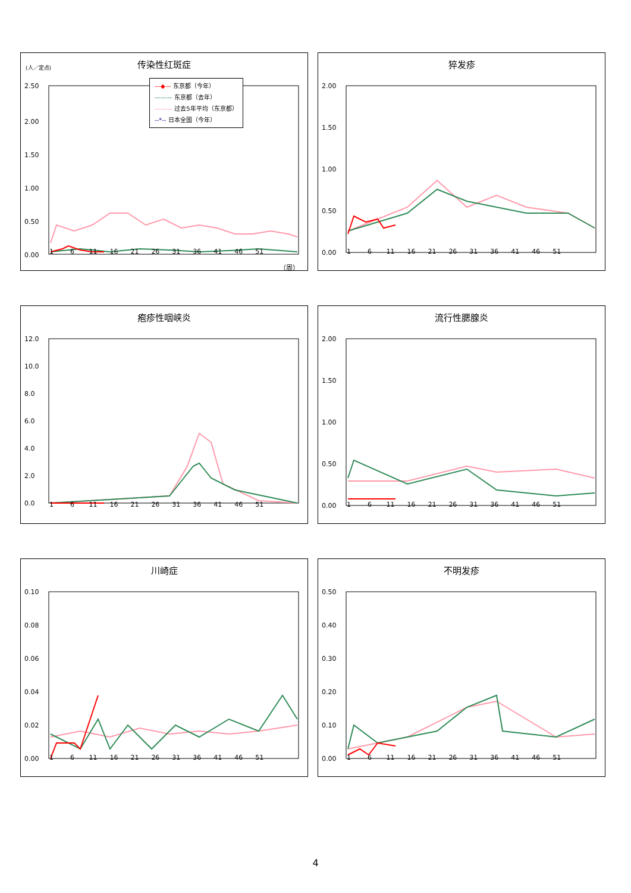传染性红斑症
(人／定点)
—◆— 东京都（今年）
——— 东京都（去年）
——— 过去5年平均（东京都）
--*-- 日本全国（今年）
2.50
2.00
1.50
1.00
0.50
0.00
1 6 11 16 21 26 31 36 41 46 51
（周）
猝发疹
2.00
1.50
1.00
0.50
0.00
1 6 11 16 21 26 31 36 41 46 51
疱疹性咽峡炎
12.0
10.0
8.0
6.0
4.0
2.0
0.0
1 6 11 16 21 26 31 36 41 46 51
流行性腮腺炎
2.00
1.50
1.00
0.50
0.00
1 6 11 16 21 26 31 36 41 46 51
川崎症
0.10
0.08
0.06
0.04
0.02
0.00
1 6 11 16 21 26 31 36 41 46 51
不明发疹
0.50
0.40
0.30
0.20
0.10
0.00
1 6 11 16 21 26 31 36 41 46 51
4